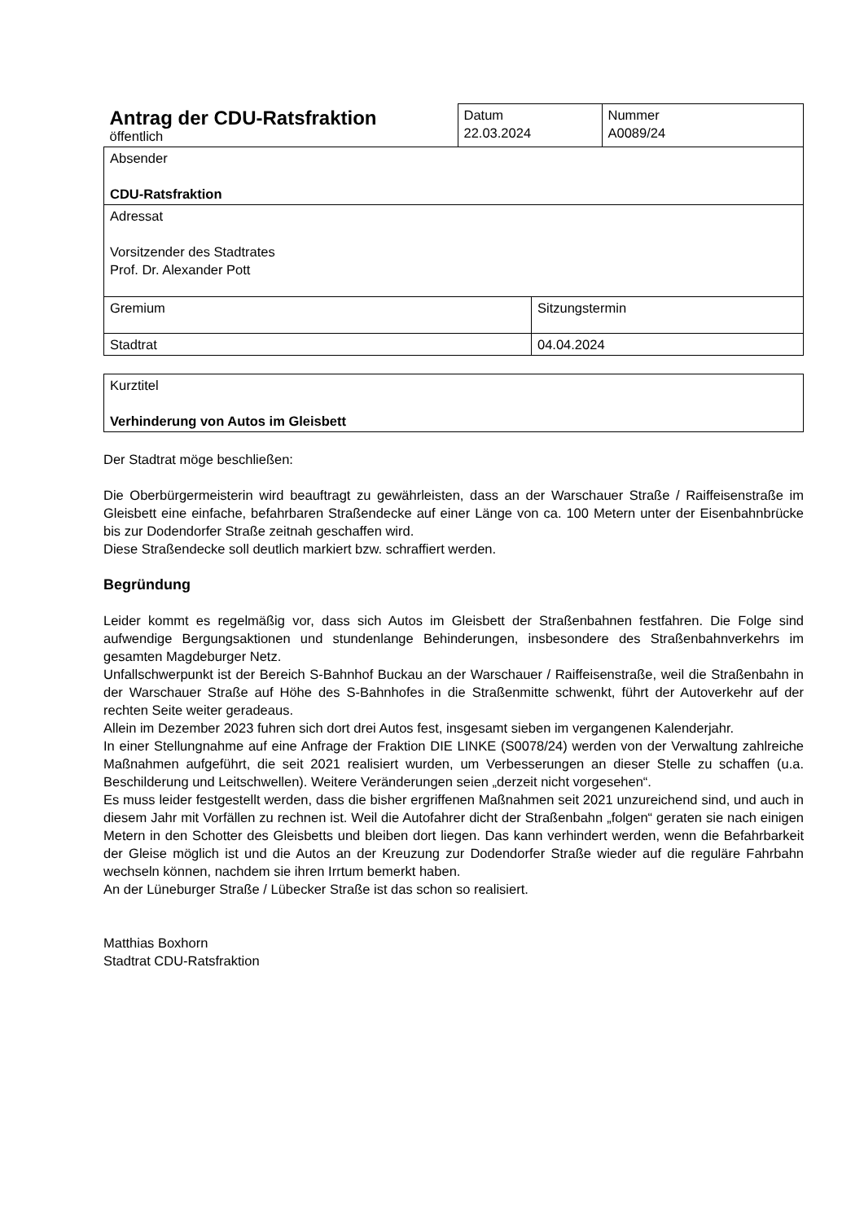| Antrag der CDU-Ratsfraktion öffentlich | Datum 22.03.2024 | Nummer A0089/24 |
| Absender CDU-Ratsfraktion | | |
| Adressat Vorsitzender des Stadtrates Prof. Dr. Alexander Pott | | |
| Gremium | Sitzungstermin |
| Stadtrat | 04.04.2024 |
| Kurztitel Verhinderung von Autos im Gleisbett |
Der Stadtrat möge beschließen:
Die Oberbürgermeisterin wird beauftragt zu gewährleisten, dass an der Warschauer Straße / Raiffeisenstraße im Gleisbett eine einfache, befahrbaren Straßendecke auf einer Länge von ca. 100 Metern unter der Eisenbahnbrücke bis zur Dodendorfer Straße zeitnah geschaffen wird.
Diese Straßendecke soll deutlich markiert bzw. schraffiert werden.
Begründung
Leider kommt es regelmäßig vor, dass sich Autos im Gleisbett der Straßenbahnen festfahren. Die Folge sind aufwendige Bergungsaktionen und stundenlange Behinderungen, insbesondere des Straßenbahnverkehrs im gesamten Magdeburger Netz.
Unfallschwerpunkt ist der Bereich S-Bahnhof Buckau an der Warschauer / Raiffeisenstraße, weil die Straßenbahn in der Warschauer Straße auf Höhe des S-Bahnhofes in die Straßenmitte schwenkt, führt der Autoverkehr auf der rechten Seite weiter geradeaus.
Allein im Dezember 2023 fuhren sich dort drei Autos fest, insgesamt sieben im vergangenen Kalenderjahr.
In einer Stellungnahme auf eine Anfrage der Fraktion DIE LINKE (S0078/24) werden von der Verwaltung zahlreiche Maßnahmen aufgeführt, die seit 2021 realisiert wurden, um Verbesserungen an dieser Stelle zu schaffen (u.a. Beschilderung und Leitschwellen). Weitere Veränderungen seien „derzeit nicht vorgesehen“.
Es muss leider festgestellt werden, dass die bisher ergriffenen Maßnahmen seit 2021 unzureichend sind, und auch in diesem Jahr mit Vorfällen zu rechnen ist. Weil die Autofahrer dicht der Straßenbahn „folgen“ geraten sie nach einigen Metern in den Schotter des Gleisbetts und bleiben dort liegen. Das kann verhindert werden, wenn die Befahrbarkeit der Gleise möglich ist und die Autos an der Kreuzung zur Dodendorfer Straße wieder auf die reguläre Fahrbahn wechseln können, nachdem sie ihren Irrtum bemerkt haben.
An der Lüneburger Straße / Lübecker Straße ist das schon so realisiert.
Matthias Boxhorn
Stadtrat CDU-Ratsfraktion